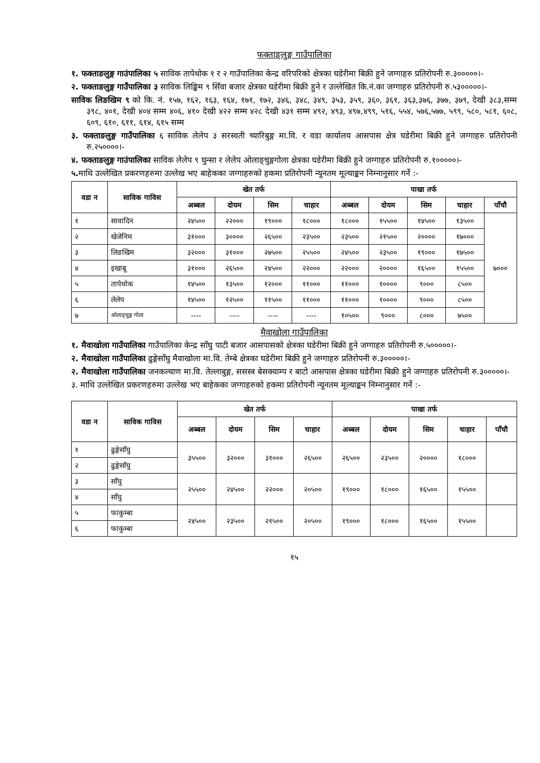फक्ताङ्लुङ्ग गाउँपालिका
१. फक्ताङलुङ्ग गाउंपालिका ५ साविक तापेथोक १ र २ गाउँपालिका केन्द्र वरिपरिको क्षेत्रका घडेरीमा बिक्री हुने जग्गाहरु प्रतिरोपनी रु.३०००००।-
२. फक्ताङलुङ्ग गाउँपालिका ३ साविक लिङ्खिम ९ सिँवा बजार क्षेत्रका घडेरीमा बिक्री हुने र उल्लेखित कि.नं.का जग्गाहरु प्रतिरोपनी रु.५३०००००।-
साविक लिङखिम ९ को कि. नं. १५७, १६२, १६३, १६४, १७१, १७२, ३४६, ३४८, ३४९, ३५३, ३५९, ३६०, ३६१, ३६३,३७६, ३७७, ३७९, देखी ३८३,सम्म ३९८, ४०१, देखी ४०४ सम्म ४०६, ४१० देखी ४२२ सम्म ४२८ देखी ४३१ सम्म ४९२, ४९३, ४९७,४९९, ५१६, ५५४, ५७६,५७७, ५९९, ५८०, ५८१, ६०८, ६०९, ६१०, ६११, ६१४, ६१५ सम्म
३. फक्ताङलुङ्ग गाउँपालिका ६ साविक लेलेप ३ सरस्वती च्यारिबुङ्ग मा.वि. र वडा कार्यालय आसपास क्षेत्र घडेरीमा बिक्री हुने जग्गाहरु प्रतिरोपनी रु.२५००००।-
४. फक्ताङलुङ्ग गाउंपालिका साविक लेलेप ९ घुन्सा र लेलेप ओलाङ्चुङ्गगोला क्षेत्रका घडेरीमा बिक्री हुने जग्गाहरु प्रतिरोपनी रु.१०००००।-
५. माथि उल्लेखित प्रकरणहरुमा उल्लेख भए बाहेकका जग्गाहरुको हकमा प्रतिरोपनी न्यूनतम मूल्याङ्कन निम्नानुसार गर्ने :-
| वडा न | साविक गाविस | खेत तर्फ | | | | पाखा तर्फ | | | | |
| --- | --- | --- | --- | --- | --- | --- | --- | --- | --- | --- |
| | | अब्बल | दोयम | सिम | चाहार | अब्बल | दोयम | सिम | चाहार | पाँचौ |
| १ | सावादिन | २४५०० | २२००० | १९००० | १८००० | १८००० | १५५०० | १४५०० | १३५०० | ७००० |
| २ | खेजेनिम | ३१००० | ३०००० | २६५०० | २३५०० | २३५०० | २१५०० | २०००० | १७००० | |
| ३ | लिङखिम | ३२००० | ३१००० | २७५०० | २५५०० | २४५०० | २३५०० | १९००० | १७५०० | |
| ४ | इखाबू | ३१००० | २६५०० | २४५०० | २२००० | २२००० | २०००० | १६५०० | १५५०० | |
| ५ | तापेथोक | १४५०० | १३५०० | १२००० | ११००० | ११००० | १०००० | ९००० | ८५०० | |
| ६ | लेलेप | १४५०० | १२५०० | ११५०० | ११००० | ११००० | १०००० | ९००० | ८५०० | |
| ७ | ओलाङ्चुङ्ग गोला | ---- | ---- | ---- | ---- | १०५०० | ९००० | ८००० | ७५०० | |
मैवाखोला गाउँपालिका
१. मैवाखोला गाउँपालिका गाउँपालिका केन्द्र साँघु पाटी बजार आसपासको क्षेत्रका घडेरीमा बिक्री हुने जग्गाहरु प्रतिरोपनी रु.५०००००।-
२. मैवाखोला गाउँपालिका ढुङ्गेसाँघु मैवाखोला मा.वि. तेम्बे क्षेत्रका घडेरीमा बिक्री हुने जग्गाहरु प्रतिरोपनी रु.३०००००।-
२. मैवाखोला गाउँपालिका जनकल्याण मा.वि. तेल्लाबुङ्ग, ससस्त्र बेसक्याम्प र बाटो आसपास क्षेत्रका घडेरीमा बिक्री हुने जग्गाहरु प्रतिरोपनी रु.३०००००।-
३. माथि उल्लेखित प्रकरणहरुमा उल्लेख भए बाहेकका जग्गाहरुको हकमा प्रतिरोपनी न्यूनतम मूल्याङ्कन निम्नानुसार गर्ने :-
| वडा न | साविक गाविस | खेत तर्फ | | | | पाखा तर्फ | | | | |
| --- | --- | --- | --- | --- | --- | --- | --- | --- | --- | --- |
| | | अब्बल | दोयम | सिम | चाहार | अब्बल | दोयम | सिम | चाहार | पाँचौ |
| १ | ढुङ्गेसाँघु | ३५५०० | ३२००० | ३१००० | २६५०० | २६५०० | २३५०० | २०००० | १८००० | |
| २ | ढुङ्गेसाँघु | | | | | | | | | |
| ३ | साँघु | २५५०० | २४५०० | २२००० | २०५०० | १९००० | १८००० | १६५०० | १५५०० | |
| ४ | साँघु | | | | | | | | | |
| ५ | फाकुम्बा | २४५०० | २३५०० | २१५०० | २०५०० | १९००० | १८००० | १६५०० | १५५०० | |
| ६ | फाकुम्बा | | | | | | | | | |
१५